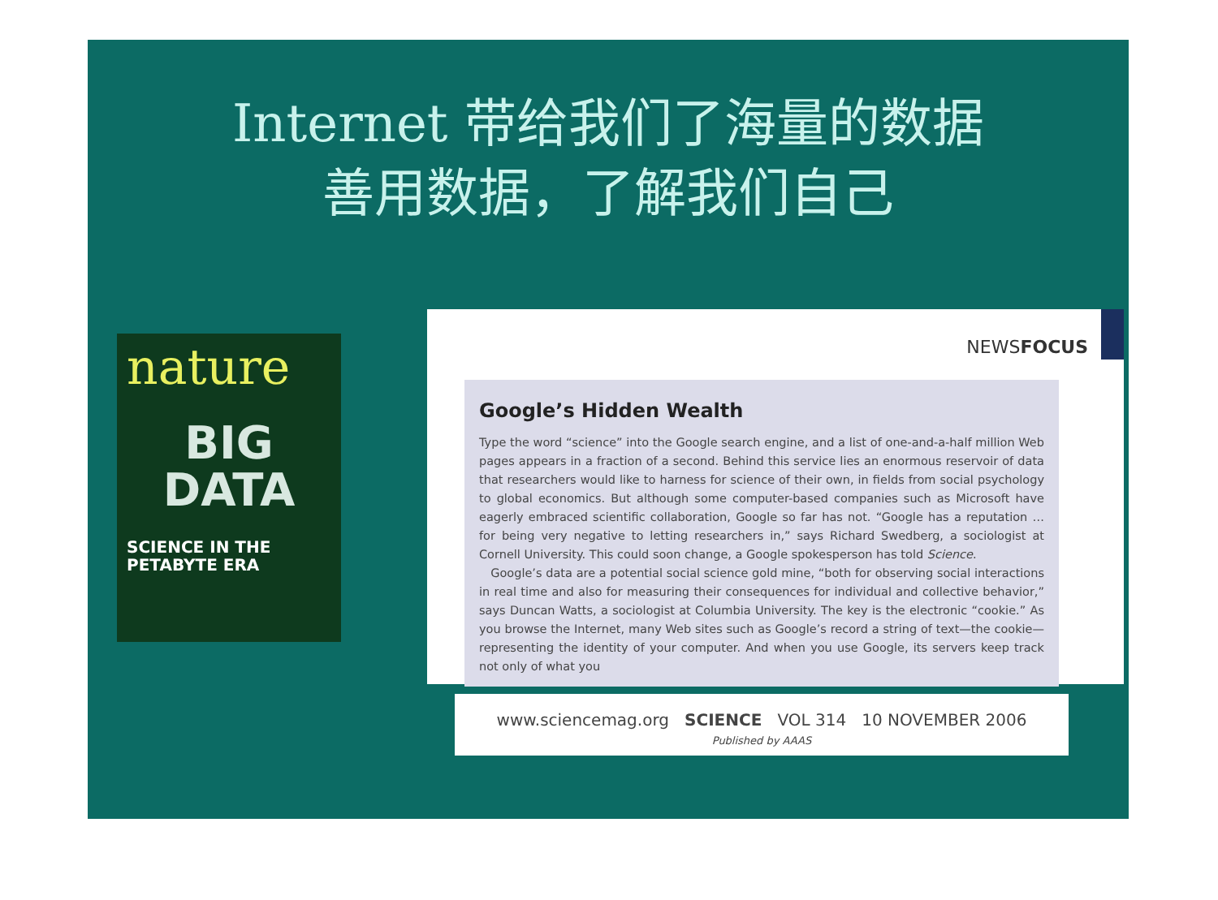Internet 带给我们了海量的数据
善用数据，了解我们自己
nature
BIG
DATA
SCIENCE IN THE
PETABYTE ERA
NEWSFOCUS
Google’s Hidden Wealth
Type the word “science” into the Google search engine, and a list of one-and-a-half million Web pages appears in a fraction of a second. Behind this service lies an enormous reservoir of data that researchers would like to harness for science of their own, in fields from social psychology to global economics. But although some computer-based companies such as Microsoft have eagerly embraced scientific collaboration, Google so far has not. “Google has a reputation … for being very negative to letting researchers in,” says Richard Swedberg, a sociologist at Cornell University. This could soon change, a Google spokesperson has told Science.
Google’s data are a potential social science gold mine, “both for observing social interactions in real time and also for measuring their consequences for individual and collective behavior,” says Duncan Watts, a sociologist at Columbia University. The key is the electronic “cookie.” As you browse the Internet, many Web sites such as Google’s record a string of text—the cookie—representing the identity of your computer. And when you use Google, its servers keep track not only of what you
www.sciencemag.org SCIENCE VOL 314 10 NOVEMBER 2006
Published by AAAS